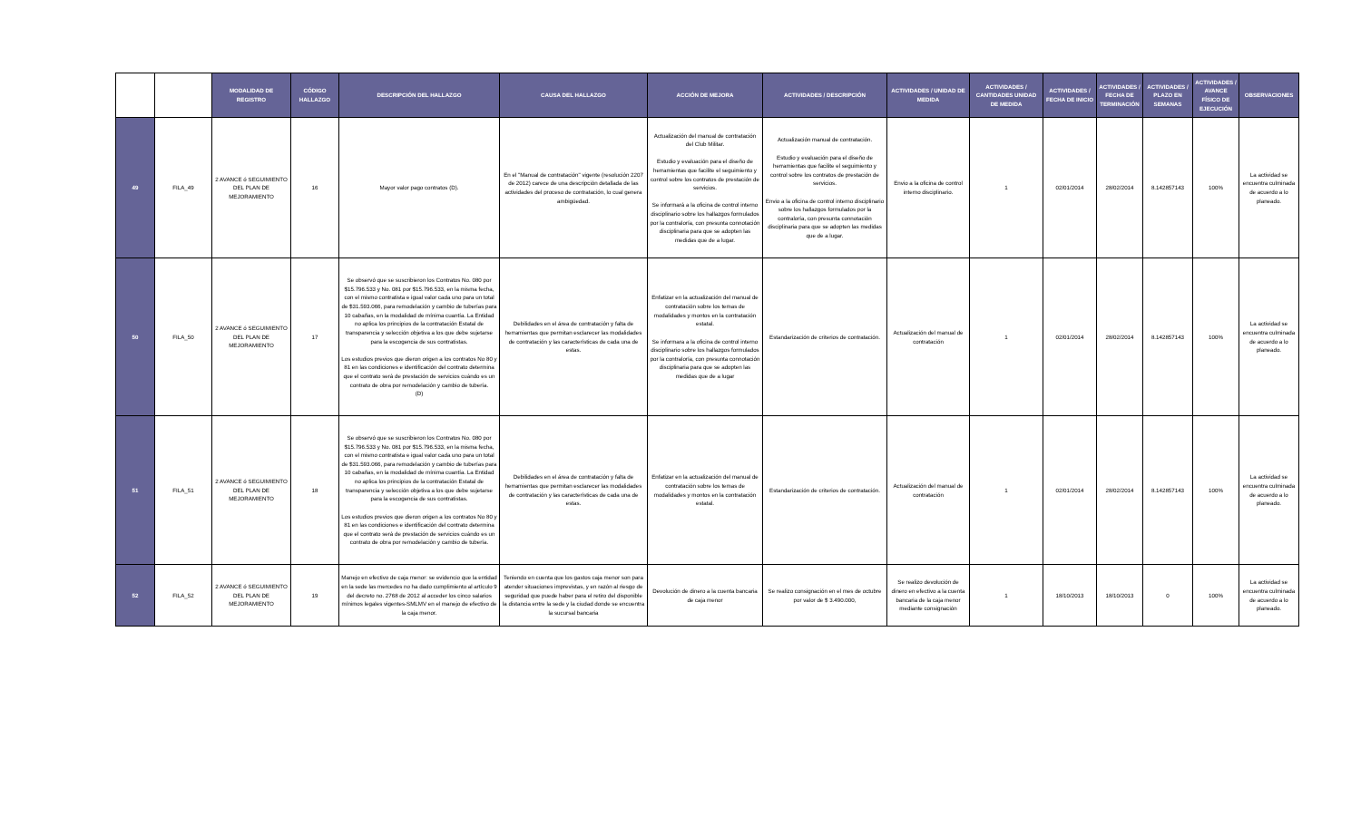| | | MODALIDAD DE REGISTRO | CÓDIGO HALLAZGO | DESCRIPCIÓN DEL HALLAZGO | CAUSA DEL HALLAZGO | ACCIÓN DE MEJORA | ACTIVIDADES / DESCRIPCIÓN | ACTIVIDADES / UNIDAD DE MEDIDA | ACTIVIDADES / CANTIDADES UNIDAD DE MEDIDA | ACTIVIDADES / FECHA DE INICIO | ACTIVIDADES / FECHA DE TERMINACIÓN | ACTIVIDADES / PLAZO EN SEMANAS | ACTIVIDADES / AVANCE FÍSICO DE EJECUCIÓN | OBSERVACIONES |
| --- | --- | --- | --- | --- | --- | --- | --- | --- | --- | --- | --- | --- | --- | --- |
| 49 | FILA_49 | 2 AVANCE ó SEGUIMIENTO DEL PLAN DE MEJORAMIENTO | 16 | Mayor valor pago contratos (D). | En el "Manual de contratación" vigente (resolución 2207 de 2012) carece de una descripción detallada de las actividades del proceso de contratación, lo cual genera ambigüedad. | Actualización del manual de contratación del Club Militar. Estudio y evaluación para el diseño de herramientas que facilite el seguimiento y control sobre los contratos de prestación de servicios. Se informará a la oficina de control interno disciplinario sobre los hallazgos formulados por la contraloría, con presunta connotación disciplinaria para que se adopten las medidas que de a lugar. | Actualización manual de contratación. Estudio y evaluación para el diseño de herramientas que facilite el seguimiento y control sobre los contratos de prestación de servicios. Envio a la oficina de control interno disciplinario sobre los hallazgos formulados por la contraloría, con presunta connotación disciplinaria para que se adopten las medidas que de a lugar. | Envio a la oficina de control interno disciplinario. | 1 | 02/01/2014 | 28/02/2014 | 8.142857143 | 100% | La actividad se encuentra culminada de acuerdo a lo planeado. |
| 50 | FILA_50 | 2 AVANCE ó SEGUIMIENTO DEL PLAN DE MEJORAMIENTO | 17 | Se observó que se suscribieron los Contratos No. 080 por $15.796.533 y No. 081 por $15.796.533, en la misma fecha, con el mismo contratista e igual valor cada uno para un total de $31.593.066, para remodelación y cambio de tuberías para 10 cabañas, en la modalidad de mínima cuantía. La Entidad no aplica los principios de la contratación Estatal de transparencia y selección objetiva a los que debe sujetarse para la escogencia de sus contratistas. Los estudios previos que dieron origen a los contratos No 80 y 81 en las condiciones e identificación del contrato determina que el contrato será de prestación de servicios cuándo es un contrato de obra por remodelación y cambio de tubería. (D) | Debilidades en el área de contratación y falta de herramientas que permitan esclarecer las modalidades de contratación y las características de cada una de estas. | Enfatizar en la actualización del manual de contratación sobre los temas de modalidades y montos en la contratación estatal. Se informara a la oficina de control interno disciplinario sobre los hallazgos formulados por la contraloría, con presunta connotación disciplinaria para que se adopten las medidas que de a lugar | Estandarización de criterios de contratación. | Actualización del manual de contratación | 1 | 02/01/2014 | 28/02/2014 | 8.142857143 | 100% | La actividad se encuentra culminada de acuerdo a lo planeado. |
| 51 | FILA_51 | 2 AVANCE ó SEGUIMIENTO DEL PLAN DE MEJORAMIENTO | 18 | Se observó que se suscribieron los Contratos No. 080 por $15.796.533 y No. 081 por $15.796.533, en la misma fecha, con el mismo contratista e igual valor cada uno para un total de $31.593.066, para remodelación y cambio de tuberías para 10 cabañas, en la modalidad de mínima cuantía. La Entidad no aplica los principios de la contratación Estatal de transparencia y selección objetiva a los que debe sujetarse para la escogencia de sus contratistas. Los estudios previos que dieron origen a los contratos No 80 y 81 en las condiciones e identificación del contrato determina que el contrato será de prestación de servicios cuándo es un contrato de obra por remodelación y cambio de tubería. | Debilidades en el área de contratación y falta de herramientas que permitan esclarecer las modalidades de contratación y las características de cada una de estas. | Enfatizar en la actualización del manual de contratación sobre los temas de modalidades y montos en la contratación estatal. | Estandarización de criterios de contratación. | Actualización del manual de contratación | 1 | 02/01/2014 | 28/02/2014 | 8.142857143 | 100% | La actividad se encuentra culminada de acuerdo a lo planeado. |
| 52 | FILA_52 | 2 AVANCE ó SEGUIMIENTO DEL PLAN DE MEJORAMIENTO | 19 | Manejo en efectivo de caja menor: se evidencio que la entidad en la sede las mercedes no ha dado cumplimiento al artículo 9 del decreto no. 2768 de 2012 al acceder los cinco salarios mínimos legales vigentes-SMLMV en el manejo de efectivo de la caja menor. | Teniendo en cuenta que los gastos caja menor son para atender situaciones imprevistas, y en razón al riesgo de seguridad que puede haber para el retiro del disponible la distancia entre la sede y la ciudad donde se encuentra la sucursal bancaria | Devolución de dinero a la cuenta bancaria de caja menor | Se realizo consignación en el mes de octubre por valor de $ 3.490.000, | Se realizo devolución de dinero en efectivo a la cuenta bancaria de la caja menor mediante consignación | 1 | 18/10/2013 | 18/10/2013 | 0 | 100% | La actividad se encuentra culminada de acuerdo a lo planeado. |